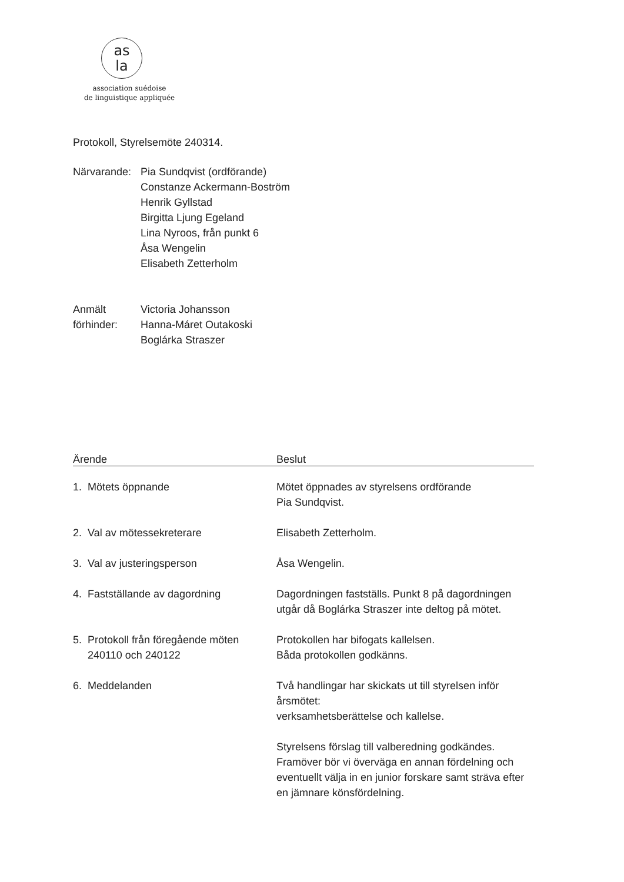as
la
association suédoise
de linguistique appliquée
Protokoll, Styrelsemöte 240314.
Närvarande:
Pia Sundqvist (ordförande)
Constanze Ackermann-Boström
Henrik Gyllstad
Birgitta Ljung Egeland
Lina Nyroos, från punkt 6
Åsa Wengelin
Elisabeth Zetterholm
Anmält
förhinder:
Victoria Johansson
Hanna-Máret Outakoski
Boglárka Straszer
| Ärende | Beslut |
| --- | --- |
| 1. Mötets öppnande | Mötet öppnades av styrelsens ordförande Pia Sundqvist. |
| 2. Val av mötessekreterare | Elisabeth Zetterholm. |
| 3. Val av justeringsperson | Åsa Wengelin. |
| 4. Fastställande av dagordning | Dagordningen fastställs. Punkt 8 på dagordningen utgår då Boglárka Straszer inte deltog på mötet. |
| 5. Protokoll från föregående möten 240110 och 240122 | Protokollen har bifogats kallelsen. Båda protokollen godkänns. |
| 6. Meddelanden | Två handlingar har skickats ut till styrelsen inför årsmötet: verksamhetsberättelse och kallelse. Styrelsens förslag till valberedning godkändes. Framöver bör vi överväga en annan fördelning och eventuellt välja in en junior forskare samt sträva efter en jämnare könsfördelning. |